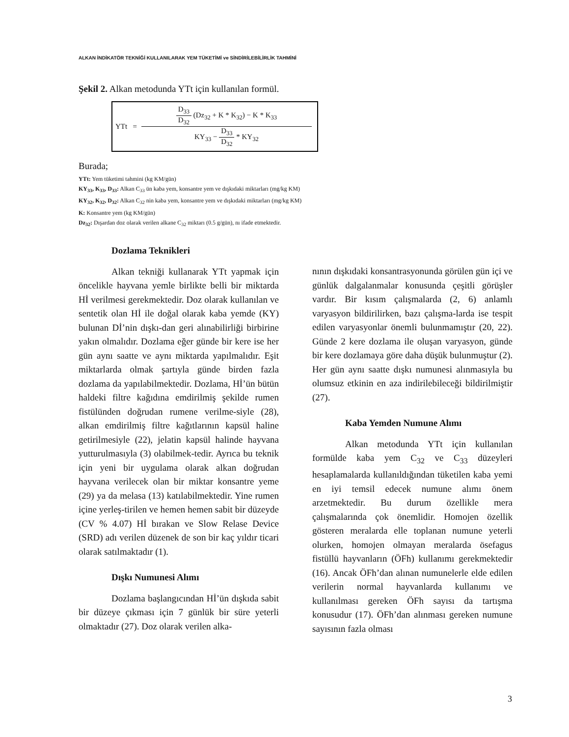ALKAN İNDİKATÖR TEKNİĞİ KULLANILARAK YEM TÜKETİMİ ve SİNDİRİLEBİLİRLİK TAHMİNİ
Şekil 2. Alkan metodunda YTt için kullanılan formül.
YTt = D<sub>33</sub> D<sub>32</sub> (Dz<sub>32</sub> + K * K<sub>32</sub>) − K * K<sub>33</sub> KY<sub>33</sub> − D<sub>33</sub> D<sub>32</sub> * KY<sub>32</sub>
Burada;
YTt: Yem tüketimi tahmini (kg KM/gün)
KY<sub>33</sub>, K<sub>33</sub>, D<sub>33</sub>: Alkan C<sub>33</sub> ün kaba yem, konsantre yem ve dışkıdaki miktarları (mg/kg KM)
KY<sub>32</sub>, K<sub>32</sub>, D<sub>32</sub>: Alkan C<sub>32</sub> nin kaba yem, konsantre yem ve dışkıdaki miktarları (mg/kg KM)
K: Konsantre yem (kg KM/gün)
Dz<sub>32</sub>: Dışardan doz olarak verilen alkane C<sub>32</sub> miktarı (0.5 g/gün), nı ifade etmektedir.
Dozlama Teknikleri
Alkan tekniği kullanarak YTt yapmak için öncelikle hayvana yemle birlikte belli bir miktarda Hİ verilmesi gerekmektedir. Doz olarak kullanılan ve sentetik olan Hİ ile doğal olarak kaba yemde (KY) bulunan Dİ’nin dışkı-dan geri alınabilirliği birbirine yakın olmalıdır. Dozlama eğer günde bir kere ise her gün aynı saatte ve aynı miktarda yapılmalıdır. Eşit miktarlarda olmak şartıyla günde birden fazla dozlama da yapılabilmektedir. Dozlama, Hİ’ün bütün haldeki filtre kağıdına emdirilmiş şekilde rumen fistülünden doğrudan rumene verilme-siyle (28), alkan emdirilmiş filtre kağıtlarının kapsül haline getirilmesiyle (22), jelatin kapsül halinde hayvana yutturulmasıyla (3) olabilmek-tedir. Ayrıca bu teknik için yeni bir uygulama olarak alkan doğrudan hayvana verilecek olan bir miktar konsantre yeme (29) ya da melasa (13) katılabilmektedir. Yine rumen içine yerleş-tirilen ve hemen hemen sabit bir düzeyde (CV % 4.07) Hİ bırakan ve Slow Relase Device (SRD) adı verilen düzenek de son bir kaç yıldır ticari olarak satılmaktadır (1).
Dışkı Numunesi Alımı
Dozlama başlangıcından Hİ’ün dışkıda sabit bir düzeye çıkması için 7 günlük bir süre yeterli olmaktadır (27). Doz olarak verilen alka-
nının dışkıdaki konsantrasyonunda görülen gün içi ve günlük dalgalanmalar konusunda çeşitli görüşler vardır. Bir kısım çalışmalarda (2, 6) anlamlı varyasyon bildirilirken, bazı çalışma-larda ise tespit edilen varyasyonlar önemli bulunmamıştır (20, 22). Günde 2 kere dozlama ile oluşan varyasyon, günde bir kere dozlamaya göre daha düşük bulunmuştur (2). Her gün aynı saatte dışkı numunesi alınmasıyla bu olumsuz etkinin en aza indirilebileceği bildirilmiştir (27).
Kaba Yemden Numune Alımı
Alkan metodunda YTt için kullanılan formülde kaba yem C<sub>32</sub> ve C<sub>33</sub> düzeyleri hesaplamalarda kullanıldığından tüketilen kaba yemi en iyi temsil edecek numune alımı önem arzetmektedir. Bu durum özellikle mera çalışmalarında çok önemlidir. Homojen özellik gösteren meralarda elle toplanan numune yeterli olurken, homojen olmayan meralarda ösefagus fistüllü hayvanların (ÖFh) kullanımı gerekmektedir (16). Ancak ÖFh’dan alınan numunelerle elde edilen verilerin normal hayvanlarda kullanımı ve kullanılması gereken ÖFh sayısı da tartışma konusudur (17). ÖFh’dan alınması gereken numune sayısının fazla olması
3